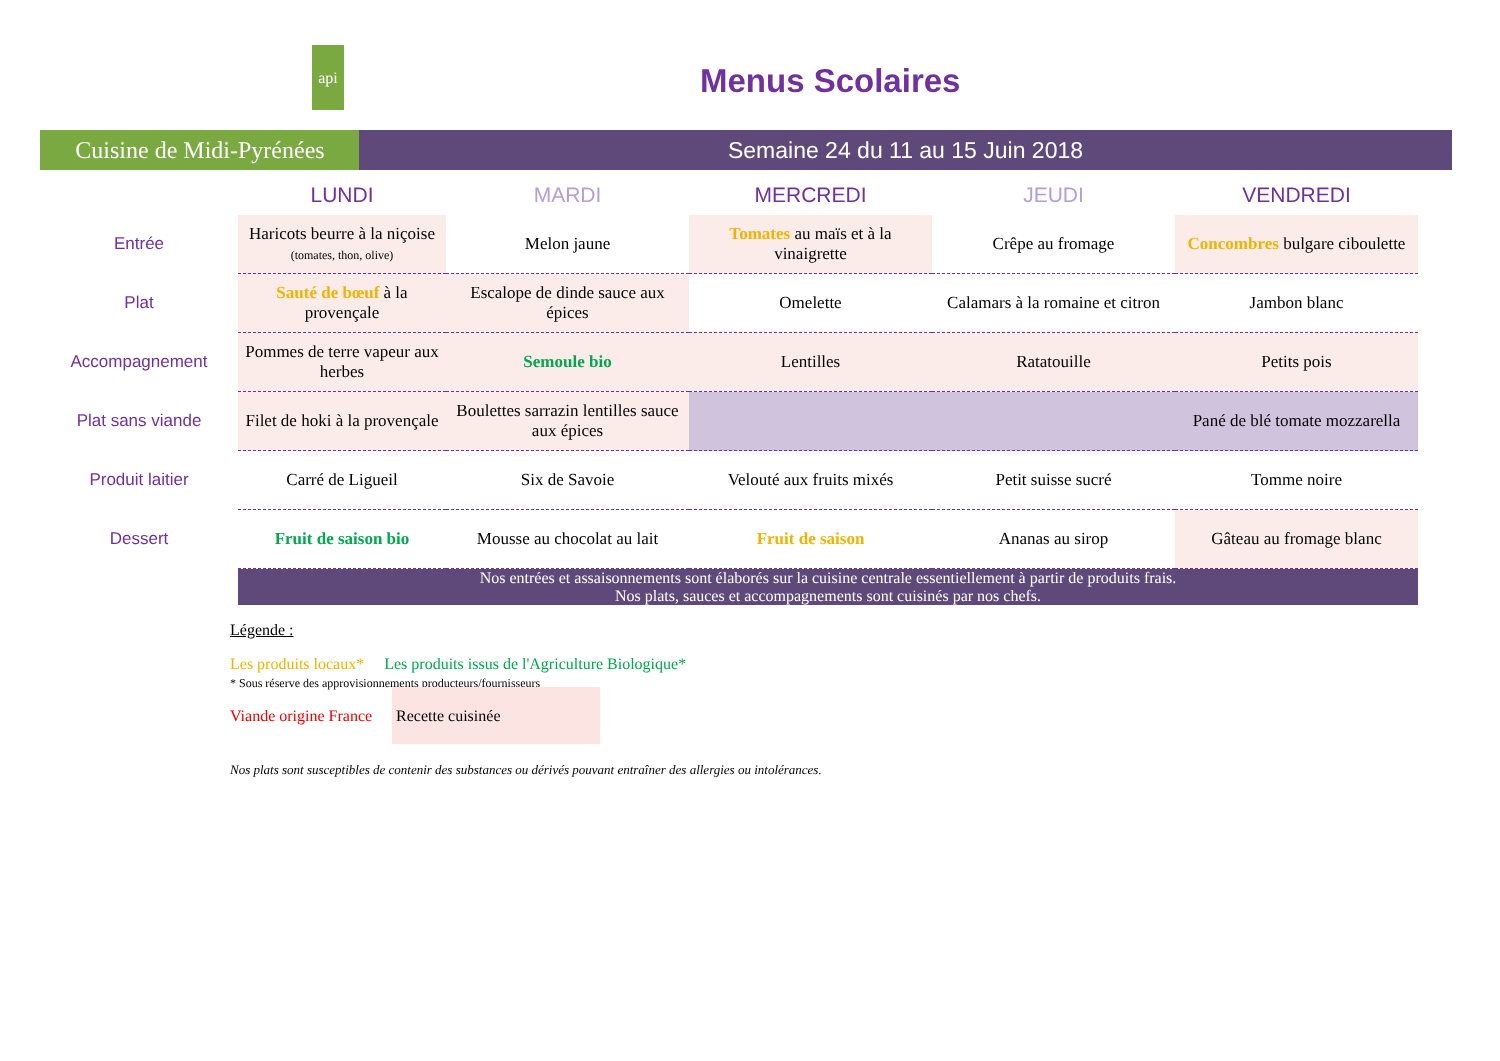api
Cuisine de Midi-Pyrénées
Menus Scolaires
Semaine 24 du 11 au 15 Juin 2018
| | LUNDI | MARDI | MERCREDI | JEUDI | VENDREDI |
| Entrée | Haricots beurre à la niçoise (tomates, thon, olive) | Melon jaune | Tomates au maïs et à la vinaigrette | Crêpe au fromage | Concombres bulgare ciboulette |
| Plat | Sauté de bœuf à la provençale | Escalope de dinde sauce aux épices | Omelette | Calamars à la romaine et citron | Jambon blanc |
| Accompagnement | Pommes de terre vapeur aux herbes | Semoule bio | Lentilles | Ratatouille | Petits pois |
| Plat sans viande | Filet de hoki à la provençale | Boulettes sarrazin lentilles sauce aux épices | | | Pané de blé tomate mozzarella |
| Produit laitier | Carré de Ligueil | Six de Savoie | Velouté aux fruits mixés | Petit suisse sucré | Tomme noire |
| Dessert | Fruit de saison bio | Mousse au chocolat au lait | Fruit de saison | Ananas au sirop | Gâteau au fromage blanc |
| | Nos entrées et assaisonnements sont élaborés sur la cuisine centrale essentiellement à partir de produits frais. Nos plats, sauces et accompagnements sont cuisinés par nos chefs. | | | | |
Légende :
Les produits locaux* Les produits issus de l'Agriculture Biologique*
* Sous réserve des approvisionnements producteurs/fournisseurs
Viande origine France Recette cuisinée
Nos plats sont susceptibles de contenir des substances ou dérivés pouvant entraîner des allergies ou intolérances.